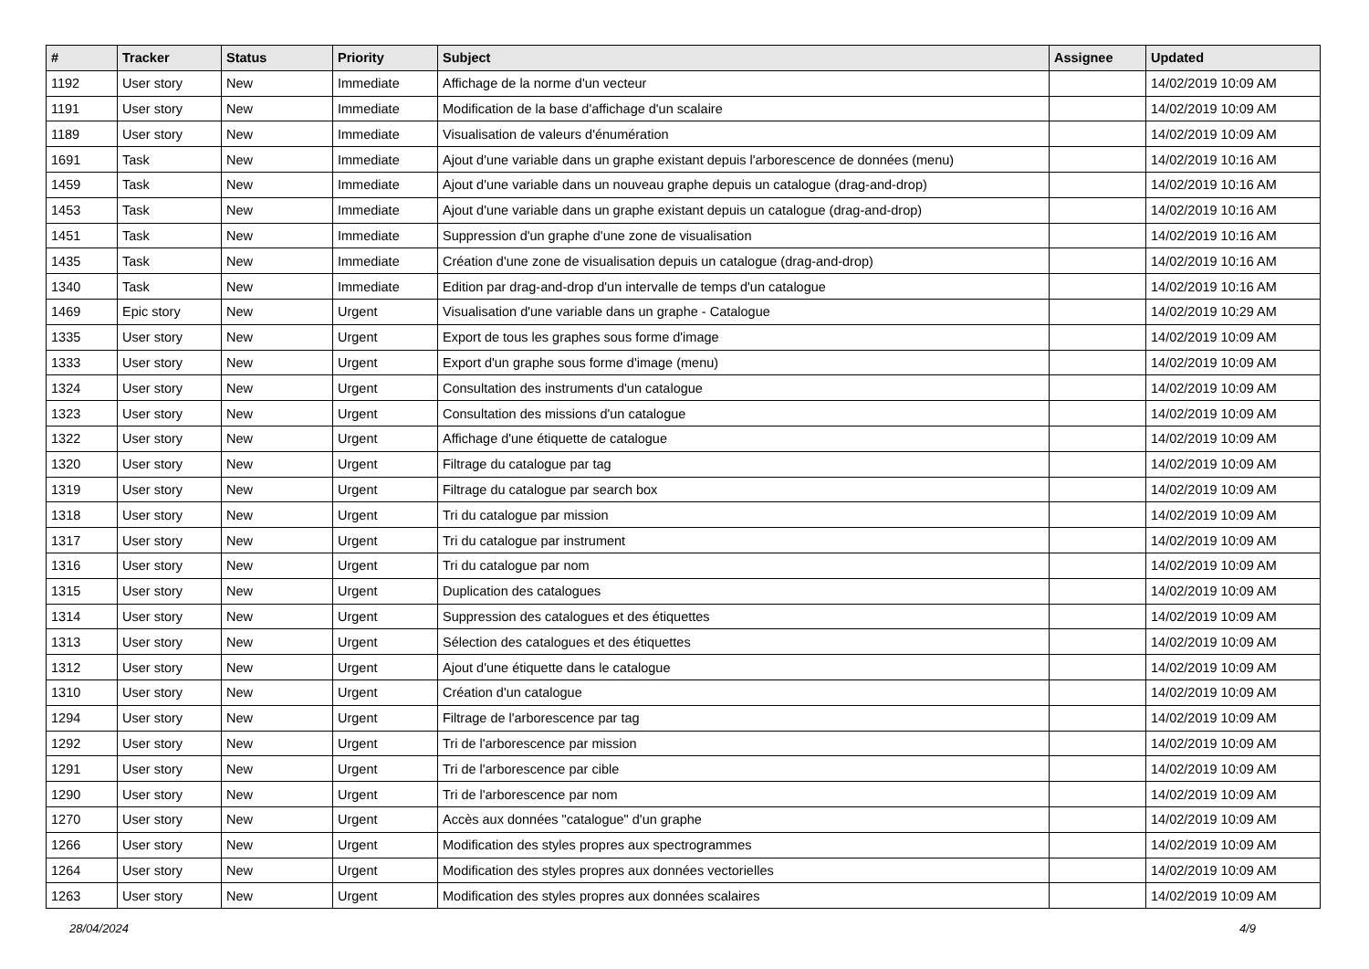| # | Tracker | Status | Priority | Subject | Assignee | Updated |
| --- | --- | --- | --- | --- | --- | --- |
| 1192 | User story | New | Immediate | Affichage de la norme d'un vecteur | | 14/02/2019 10:09 AM |
| 1191 | User story | New | Immediate | Modification de la base d'affichage d'un scalaire | | 14/02/2019 10:09 AM |
| 1189 | User story | New | Immediate | Visualisation de valeurs d'énumération | | 14/02/2019 10:09 AM |
| 1691 | Task | New | Immediate | Ajout d'une variable dans un graphe existant depuis l'arborescence de données (menu) | | 14/02/2019 10:16 AM |
| 1459 | Task | New | Immediate | Ajout d'une variable dans un nouveau graphe depuis un catalogue (drag-and-drop) | | 14/02/2019 10:16 AM |
| 1453 | Task | New | Immediate | Ajout d'une variable dans un graphe existant depuis un catalogue (drag-and-drop) | | 14/02/2019 10:16 AM |
| 1451 | Task | New | Immediate | Suppression d'un graphe d'une zone de visualisation | | 14/02/2019 10:16 AM |
| 1435 | Task | New | Immediate | Création d'une zone de visualisation depuis un catalogue (drag-and-drop) | | 14/02/2019 10:16 AM |
| 1340 | Task | New | Immediate | Edition par drag-and-drop d'un intervalle de temps d'un catalogue | | 14/02/2019 10:16 AM |
| 1469 | Epic story | New | Urgent | Visualisation d'une variable dans un graphe - Catalogue | | 14/02/2019 10:29 AM |
| 1335 | User story | New | Urgent | Export de tous les graphes sous forme d'image | | 14/02/2019 10:09 AM |
| 1333 | User story | New | Urgent | Export d'un graphe sous forme d'image (menu) | | 14/02/2019 10:09 AM |
| 1324 | User story | New | Urgent | Consultation des instruments d'un catalogue | | 14/02/2019 10:09 AM |
| 1323 | User story | New | Urgent | Consultation des missions d'un catalogue | | 14/02/2019 10:09 AM |
| 1322 | User story | New | Urgent | Affichage d'une étiquette de catalogue | | 14/02/2019 10:09 AM |
| 1320 | User story | New | Urgent | Filtrage du catalogue par tag | | 14/02/2019 10:09 AM |
| 1319 | User story | New | Urgent | Filtrage du catalogue par search box | | 14/02/2019 10:09 AM |
| 1318 | User story | New | Urgent | Tri du catalogue par mission | | 14/02/2019 10:09 AM |
| 1317 | User story | New | Urgent | Tri du catalogue par instrument | | 14/02/2019 10:09 AM |
| 1316 | User story | New | Urgent | Tri du catalogue par nom | | 14/02/2019 10:09 AM |
| 1315 | User story | New | Urgent | Duplication des catalogues | | 14/02/2019 10:09 AM |
| 1314 | User story | New | Urgent | Suppression des catalogues et des étiquettes | | 14/02/2019 10:09 AM |
| 1313 | User story | New | Urgent | Sélection des catalogues et des étiquettes | | 14/02/2019 10:09 AM |
| 1312 | User story | New | Urgent | Ajout d'une étiquette dans le catalogue | | 14/02/2019 10:09 AM |
| 1310 | User story | New | Urgent | Création d'un catalogue | | 14/02/2019 10:09 AM |
| 1294 | User story | New | Urgent | Filtrage de l'arborescence par tag | | 14/02/2019 10:09 AM |
| 1292 | User story | New | Urgent | Tri de l'arborescence par mission | | 14/02/2019 10:09 AM |
| 1291 | User story | New | Urgent | Tri de l'arborescence par cible | | 14/02/2019 10:09 AM |
| 1290 | User story | New | Urgent | Tri de l'arborescence par nom | | 14/02/2019 10:09 AM |
| 1270 | User story | New | Urgent | Accès aux données "catalogue" d'un graphe | | 14/02/2019 10:09 AM |
| 1266 | User story | New | Urgent | Modification des styles propres aux spectrogrammes | | 14/02/2019 10:09 AM |
| 1264 | User story | New | Urgent | Modification des styles propres aux données vectorielles | | 14/02/2019 10:09 AM |
| 1263 | User story | New | Urgent | Modification des styles propres aux données scalaires | | 14/02/2019 10:09 AM |
28/04/2024 4/9